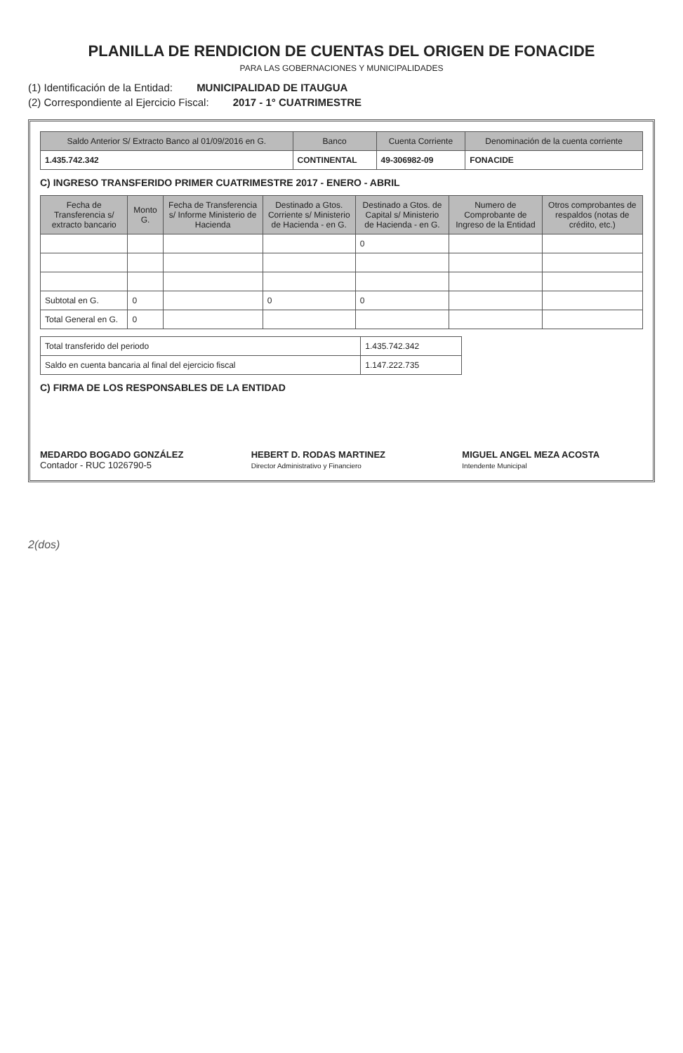PLANILLA DE RENDICION DE CUENTAS DEL ORIGEN DE FONACIDE
PARA LAS GOBERNACIONES Y MUNICIPALIDADES
(1) Identificación de la Entidad: MUNICIPALIDAD DE ITAUGUA
(2) Correspondiente al Ejercicio Fiscal: 2017 - 1° CUATRIMESTRE
| Saldo Anterior S/ Extracto Banco al 01/09/2016 en G. | Banco | Cuenta Corriente | Denominación de la cuenta corriente |
| --- | --- | --- | --- |
| 1.435.742.342 | CONTINENTAL | 49-306982-09 | FONACIDE |
C) INGRESO TRANSFERIDO PRIMER CUATRIMESTRE 2017 - ENERO - ABRIL
| Fecha de Transferencia s/ extracto bancario | Monto G. | Fecha de Transferencia s/ Informe Ministerio de Hacienda | Destinado a Gtos. Corriente s/ Ministerio de Hacienda - en G. | Destinado a Gtos. de Capital s/ Ministerio de Hacienda - en G. | Numero de Comprobante de Ingreso de la Entidad | Otros comprobantes de respaldos (notas de crédito, etc.) |
| --- | --- | --- | --- | --- | --- | --- |
| | | | | 0 | | |
| Subtotal en G. | 0 | | 0 | 0 | | |
| Total General en G. | 0 | | | | | |
| Total transferido del periodo | 1.435.742.342 |
| Saldo en cuenta bancaria al final del ejercicio fiscal | 1.147.222.735 |
C) FIRMA DE LOS RESPONSABLES DE LA ENTIDAD
MEDARDO BOGADO GONZÁLEZ
Contador - RUC 1026790-5
HEBERT D. RODAS MARTINEZ
Director Administrativo y Financiero
MIGUEL ANGEL MEZA ACOSTA
Intendente Municipal
2(dos)